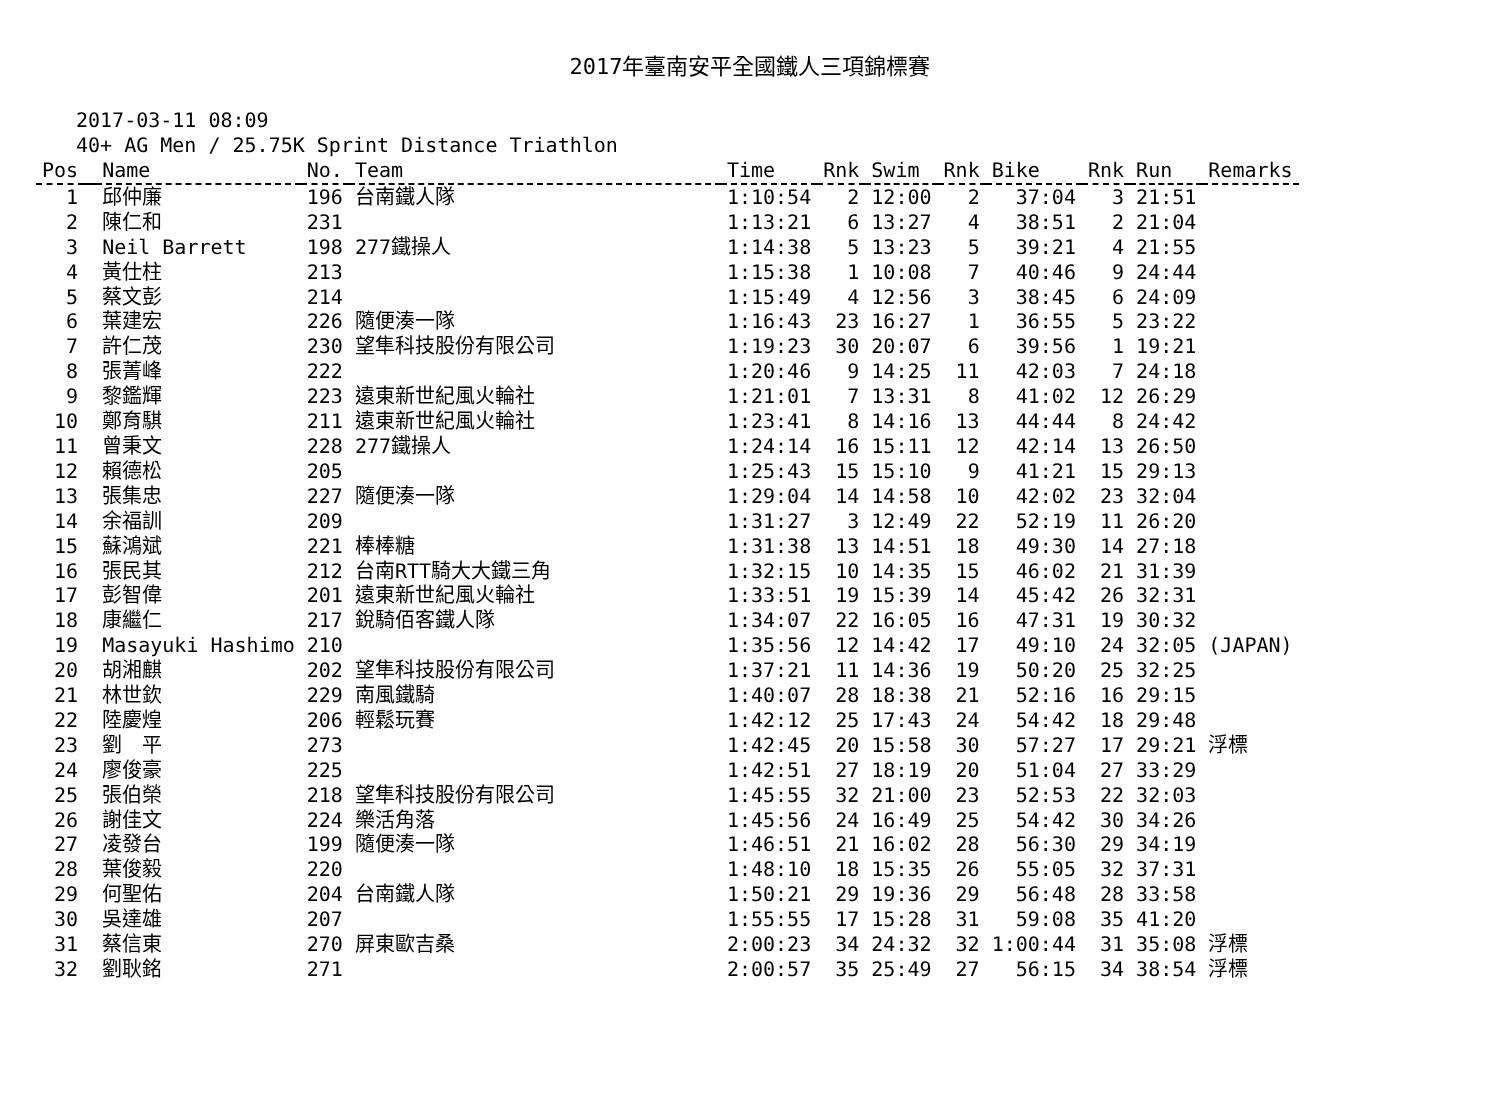2017年臺南安平全國鐵人三項錦標賽
2017-03-11 08:09
40+ AG Men / 25.75K Sprint Distance Triathlon
| Pos | | Name | No. | Team | Time | Rnk | Swim | Rnk | Bike | Rnk | Run | Remarks |
| --- | --- | --- | --- | --- | --- | --- | --- | --- | --- | --- | --- | --- |
| 1 | | 邱仲廉 | 196 | 台南鐵人隊 | 1:10:54 | 2 | 12:00 | 2 | 37:04 | 3 | 21:51 | |
| 2 | | 陳仁和 | 231 | | 1:13:21 | 6 | 13:27 | 4 | 38:51 | 2 | 21:04 | |
| 3 | | Neil Barrett | 198 | 277鐵操人 | 1:14:38 | 5 | 13:23 | 5 | 39:21 | 4 | 21:55 | |
| 4 | | 黃仕柱 | 213 | | 1:15:38 | 1 | 10:08 | 7 | 40:46 | 9 | 24:44 | |
| 5 | | 蔡文彭 | 214 | | 1:15:49 | 4 | 12:56 | 3 | 38:45 | 6 | 24:09 | |
| 6 | | 葉建宏 | 226 | 隨便湊一隊 | 1:16:43 | 23 | 16:27 | 1 | 36:55 | 5 | 23:22 | |
| 7 | | 許仁茂 | 230 | 望隼科技股份有限公司 | 1:19:23 | 30 | 20:07 | 6 | 39:56 | 1 | 19:21 | |
| 8 | | 張菁峰 | 222 | | 1:20:46 | 9 | 14:25 | 11 | 42:03 | 7 | 24:18 | |
| 9 | | 黎鑑輝 | 223 | 遠東新世紀風火輪社 | 1:21:01 | 7 | 13:31 | 8 | 41:02 | 12 | 26:29 | |
| 10 | | 鄭育騏 | 211 | 遠東新世紀風火輪社 | 1:23:41 | 8 | 14:16 | 13 | 44:44 | 8 | 24:42 | |
| 11 | | 曾秉文 | 228 | 277鐵操人 | 1:24:14 | 16 | 15:11 | 12 | 42:14 | 13 | 26:50 | |
| 12 | | 賴德松 | 205 | | 1:25:43 | 15 | 15:10 | 9 | 41:21 | 15 | 29:13 | |
| 13 | | 張集忠 | 227 | 隨便湊一隊 | 1:29:04 | 14 | 14:58 | 10 | 42:02 | 23 | 32:04 | |
| 14 | | 余福訓 | 209 | | 1:31:27 | 3 | 12:49 | 22 | 52:19 | 11 | 26:20 | |
| 15 | | 蘇鴻斌 | 221 | 棒棒糖 | 1:31:38 | 13 | 14:51 | 18 | 49:30 | 14 | 27:18 | |
| 16 | | 張民其 | 212 | 台南RTT騎大大鐵三角 | 1:32:15 | 10 | 14:35 | 15 | 46:02 | 21 | 31:39 | |
| 17 | | 彭智偉 | 201 | 遠東新世紀風火輪社 | 1:33:51 | 19 | 15:39 | 14 | 45:42 | 26 | 32:31 | |
| 18 | | 康繼仁 | 217 | 銳騎佰客鐵人隊 | 1:34:07 | 22 | 16:05 | 16 | 47:31 | 19 | 30:32 | |
| 19 | | Masayuki Hashimo | 210 | | 1:35:56 | 12 | 14:42 | 17 | 49:10 | 24 | 32:05 | (JAPAN) |
| 20 | | 胡湘麒 | 202 | 望隼科技股份有限公司 | 1:37:21 | 11 | 14:36 | 19 | 50:20 | 25 | 32:25 | |
| 21 | | 林世欽 | 229 | 南風鐵騎 | 1:40:07 | 28 | 18:38 | 21 | 52:16 | 16 | 29:15 | |
| 22 | | 陸慶煌 | 206 | 輕鬆玩賽 | 1:42:12 | 25 | 17:43 | 24 | 54:42 | 18 | 29:48 | |
| 23 | | 劉 平 | 273 | | 1:42:45 | 20 | 15:58 | 30 | 57:27 | 17 | 29:21 | 浮標 |
| 24 | | 廖俊豪 | 225 | | 1:42:51 | 27 | 18:19 | 20 | 51:04 | 27 | 33:29 | |
| 25 | | 張伯榮 | 218 | 望隼科技股份有限公司 | 1:45:55 | 32 | 21:00 | 23 | 52:53 | 22 | 32:03 | |
| 26 | | 謝佳文 | 224 | 樂活角落 | 1:45:56 | 24 | 16:49 | 25 | 54:42 | 30 | 34:26 | |
| 27 | | 凌發台 | 199 | 隨便湊一隊 | 1:46:51 | 21 | 16:02 | 28 | 56:30 | 29 | 34:19 | |
| 28 | | 葉俊毅 | 220 | | 1:48:10 | 18 | 15:35 | 26 | 55:05 | 32 | 37:31 | |
| 29 | | 何聖佑 | 204 | 台南鐵人隊 | 1:50:21 | 29 | 19:36 | 29 | 56:48 | 28 | 33:58 | |
| 30 | | 吳達雄 | 207 | | 1:55:55 | 17 | 15:28 | 31 | 59:08 | 35 | 41:20 | |
| 31 | | 蔡信東 | 270 | 屏東歐吉桑 | 2:00:23 | 34 | 24:32 | 32 | 1:00:44 | 31 | 35:08 | 浮標 |
| 32 | | 劉耿銘 | 271 | | 2:00:57 | 35 | 25:49 | 27 | 56:15 | 34 | 38:54 | 浮標 |